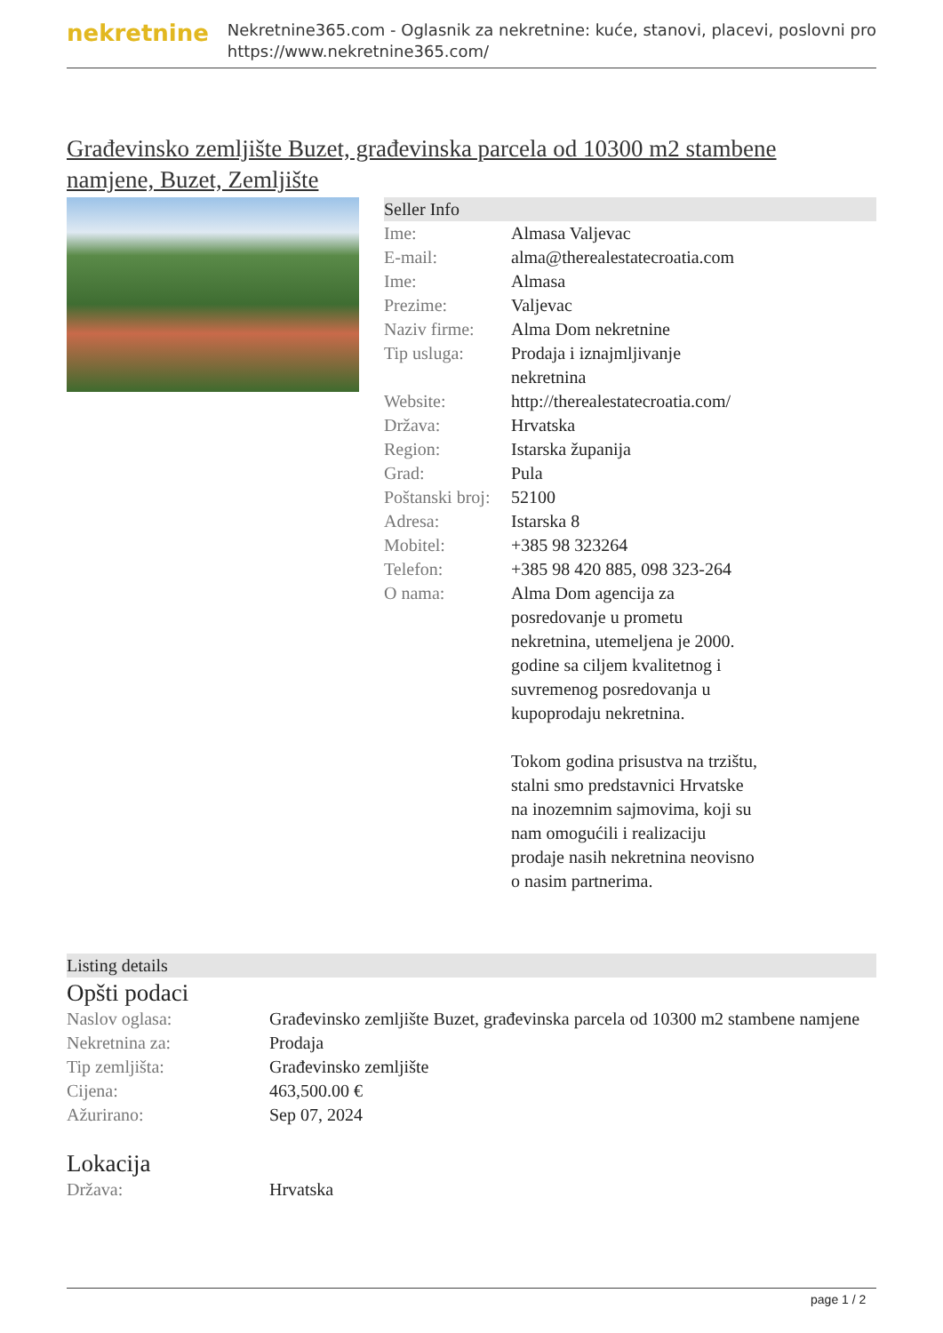nekretnine
Nekretnine365.com - Oglasnik za nekretnine: kuće, stanovi, placevi, poslovni pro
https://www.nekretnine365.com/
Građevinsko zemljište Buzet, građevinska parcela od 10300 m2 stambene namjene, Buzet, Zemljište
Seller Info
| Ime: | Almasa Valjevac |
| E-mail: | alma@therealestatecroatia.com |
| Ime: | Almasa |
| Prezime: | Valjevac |
| Naziv firme: | Alma Dom nekretnine |
| Tip usluga: | Prodaja i iznajmljivanje nekretnina |
| Website: | http://therealestatecroatia.com/ |
| Država: | Hrvatska |
| Region: | Istarska županija |
| Grad: | Pula |
| Poštanski broj: | 52100 |
| Adresa: | Istarska 8 |
| Mobitel: | +385 98 323264 |
| Telefon: | +385 98 420 885, 098 323-264 |
| O nama: | Alma Dom agencija za posredovanje u prometu nekretnina, utemeljena je 2000. godine sa ciljem kvalitetnog i suvremenog posredovanja u kupoprodaju nekretnina. Tokom godina prisustva na trzištu, stalni smo predstavnici Hrvatske na inozemnim sajmovima, koji su nam omogućili i realizaciju prodaje nasih nekretnina neovisno o nasim partnerima. |
Listing details
Opšti podaci
| Naslov oglasa: | Građevinsko zemljište Buzet, građevinska parcela od 10300 m2 stambene namjene |
| Nekretnina za: | Prodaja |
| Tip zemljišta: | Građevinsko zemljište |
| Cijena: | 463,500.00 € |
| Ažurirano: | Sep 07, 2024 |
Lokacija
| Država: | Hrvatska |
page 1 / 2